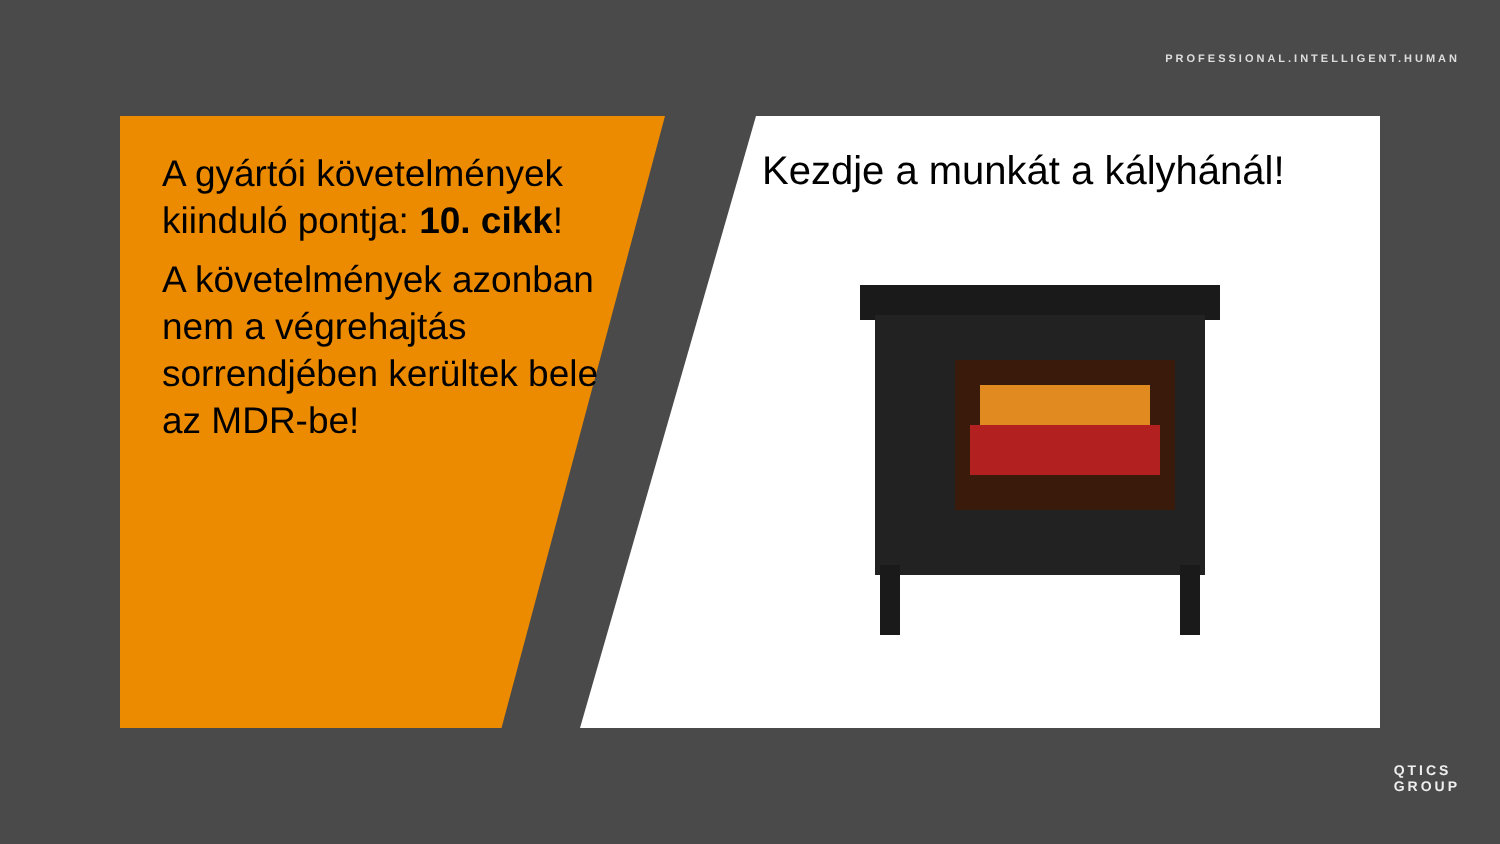PROFESSIONAL.INTELLIGENT.HUMAN
A gyártói követelmények kiinduló pontja: 10. cikk!
A követelmények azonban nem a végrehajtás sorrendjében kerültek bele az MDR-be!
Kezdje a munkát a kályhánál!
QTICS
GROUP